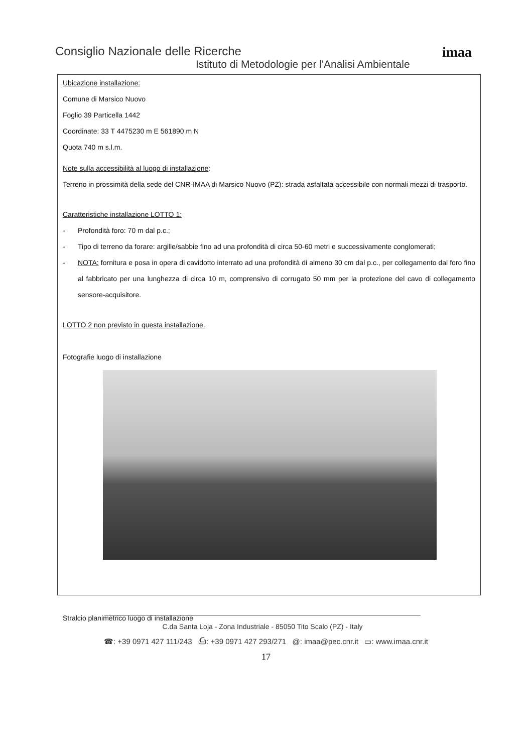imaa
Consiglio Nazionale delle Ricerche
Istituto di Metodologie per l'Analisi Ambientale
Ubicazione installazione:
Comune di Marsico Nuovo
Foglio 39 Particella 1442
Coordinate: 33 T 4475230 m E 561890 m N
Quota 740 m s.l.m.
Note sulla accessibilità al luogo di installazione:
Terreno in prossimità della sede del CNR-IMAA di Marsico Nuovo (PZ): strada asfaltata accessibile con normali mezzi di trasporto.
Caratteristiche installazione LOTTO 1:
- Profondità foro: 70 m dal p.c.;
- Tipo di terreno da forare: argille/sabbie fino ad una profondità di circa 50-60 metri e successivamente conglomerati;
- NOTA: fornitura e posa in opera di cavidotto interrato ad una profondità di almeno 30 cm dal p.c., per collegamento dal foro fino al fabbricato per una lunghezza di circa 10 m, comprensivo di corrugato 50 mm per la protezione del cavo di collegamento sensore-acquisitore.
LOTTO 2 non previsto in questa installazione.
Fotografie luogo di installazione
Stralcio planimetrico luogo di installazione
C.da Santa Loja - Zona Industriale - 85050 Tito Scalo (PZ) - Italy
☎: +39 0971 427 111/243 ⎙: +39 0971 427 293/271 @: imaa@pec.cnr.it ▭: www.imaa.cnr.it
17